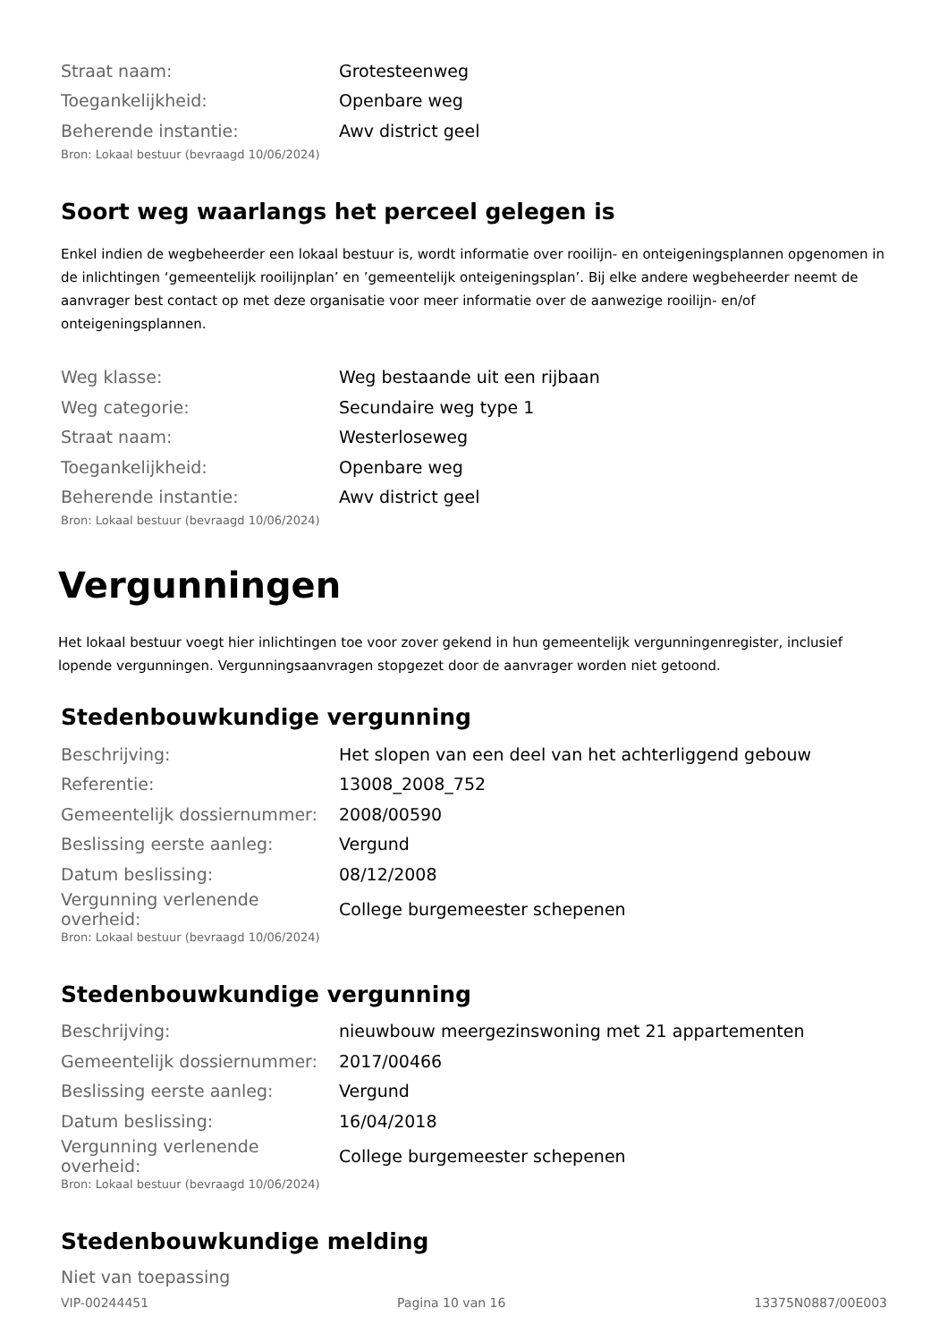| Straat naam: | Grotesteenweg |
| Toegankelijkheid: | Openbare weg |
| Beherende instantie: | Awv district geel |
Bron: Lokaal bestuur (bevraagd 10/06/2024)
Soort weg waarlangs het perceel gelegen is
Enkel indien de wegbeheerder een lokaal bestuur is, wordt informatie over rooilijn- en onteigeningsplannen opgenomen in de inlichtingen ‘gemeentelijk rooilijnplan’ en ’gemeentelijk onteigeningsplan’. Bij elke andere wegbeheerder neemt de aanvrager best contact op met deze organisatie voor meer informatie over de aanwezige rooilijn- en/of onteigeningsplannen.
| Weg klasse: | Weg bestaande uit een rijbaan |
| Weg categorie: | Secundaire weg type 1 |
| Straat naam: | Westerloseweg |
| Toegankelijkheid: | Openbare weg |
| Beherende instantie: | Awv district geel |
Bron: Lokaal bestuur (bevraagd 10/06/2024)
Vergunningen
Het lokaal bestuur voegt hier inlichtingen toe voor zover gekend in hun gemeentelijk vergunningenregister, inclusief lopende vergunningen. Vergunningsaanvragen stopgezet door de aanvrager worden niet getoond.
Stedenbouwkundige vergunning
| Beschrijving: | Het slopen van een deel van het achterliggend gebouw |
| Referentie: | 13008_2008_752 |
| Gemeentelijk dossiernummer: | 2008/00590 |
| Beslissing eerste aanleg: | Vergund |
| Datum beslissing: | 08/12/2008 |
| Vergunning verlenende overheid: | College burgemeester schepenen |
Bron: Lokaal bestuur (bevraagd 10/06/2024)
Stedenbouwkundige vergunning
| Beschrijving: | nieuwbouw meergezinswoning met 21 appartementen |
| Gemeentelijk dossiernummer: | 2017/00466 |
| Beslissing eerste aanleg: | Vergund |
| Datum beslissing: | 16/04/2018 |
| Vergunning verlenende overheid: | College burgemeester schepenen |
Bron: Lokaal bestuur (bevraagd 10/06/2024)
Stedenbouwkundige melding
Niet van toepassing
VIP-00244451 Pagina 10 van 16 13375N0887/00E003